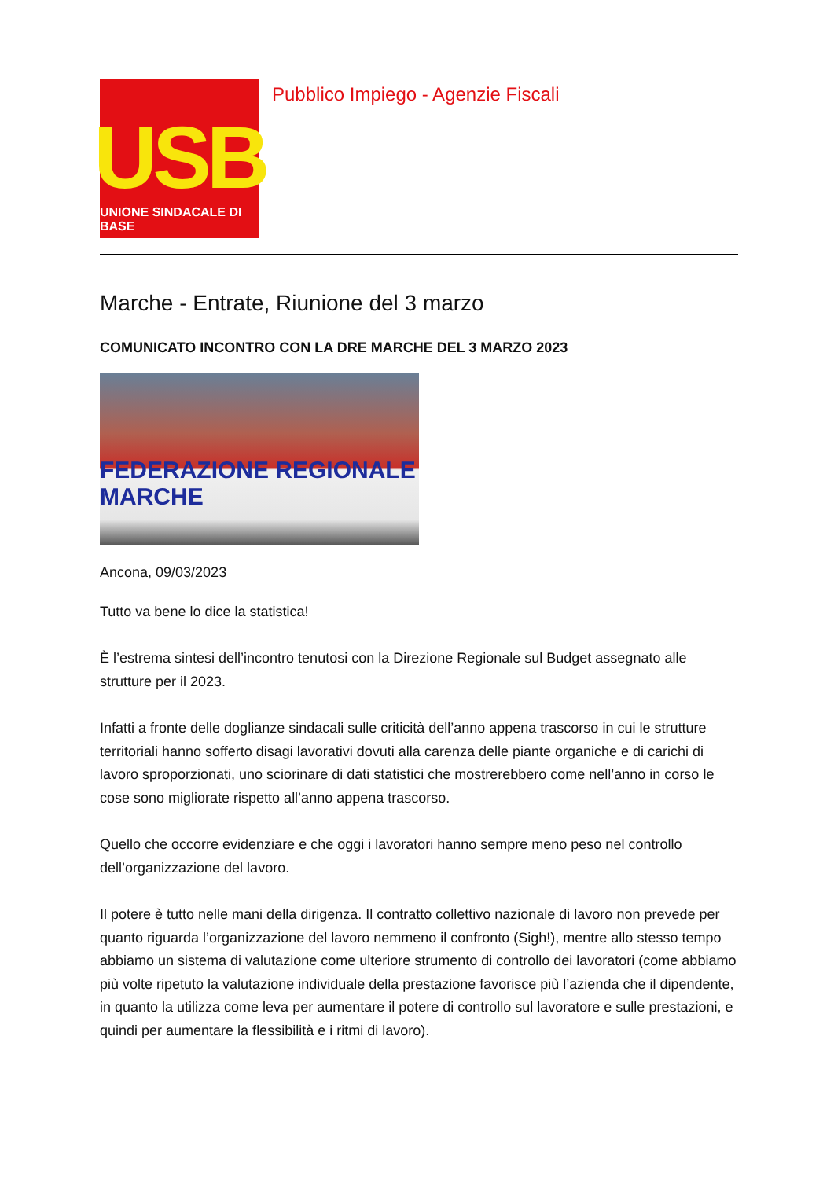USB
UNIONE SINDACALE DI BASE
Pubblico Impiego - Agenzie Fiscali
Marche - Entrate, Riunione del 3 marzo
COMUNICATO INCONTRO CON LA DRE MARCHE DEL 3 MARZO 2023
FEDERAZIONE REGIONALE MARCHE
Ancona, 09/03/2023
Tutto va bene lo dice la statistica!
È l’estrema sintesi dell’incontro tenutosi con la Direzione Regionale sul Budget assegnato alle strutture per il 2023.
Infatti a fronte delle doglianze sindacali sulle criticità dell’anno appena trascorso in cui le strutture territoriali hanno sofferto disagi lavorativi dovuti alla carenza delle piante organiche e di carichi di lavoro sproporzionati, uno sciorinare di dati statistici che mostrerebbero come nell’anno in corso le cose sono migliorate rispetto all’anno appena trascorso.
Quello che occorre evidenziare e che oggi i lavoratori hanno sempre meno peso nel controllo dell’organizzazione del lavoro.
Il potere è tutto nelle mani della dirigenza. Il contratto collettivo nazionale di lavoro non prevede per quanto riguarda l’organizzazione del lavoro nemmeno il confronto (Sigh!), mentre allo stesso tempo abbiamo un sistema di valutazione come ulteriore strumento di controllo dei lavoratori (come abbiamo più volte ripetuto la valutazione individuale della prestazione favorisce più l’azienda che il dipendente, in quanto la utilizza come leva per aumentare il potere di controllo sul lavoratore e sulle prestazioni, e quindi per aumentare la flessibilità e i ritmi di lavoro).